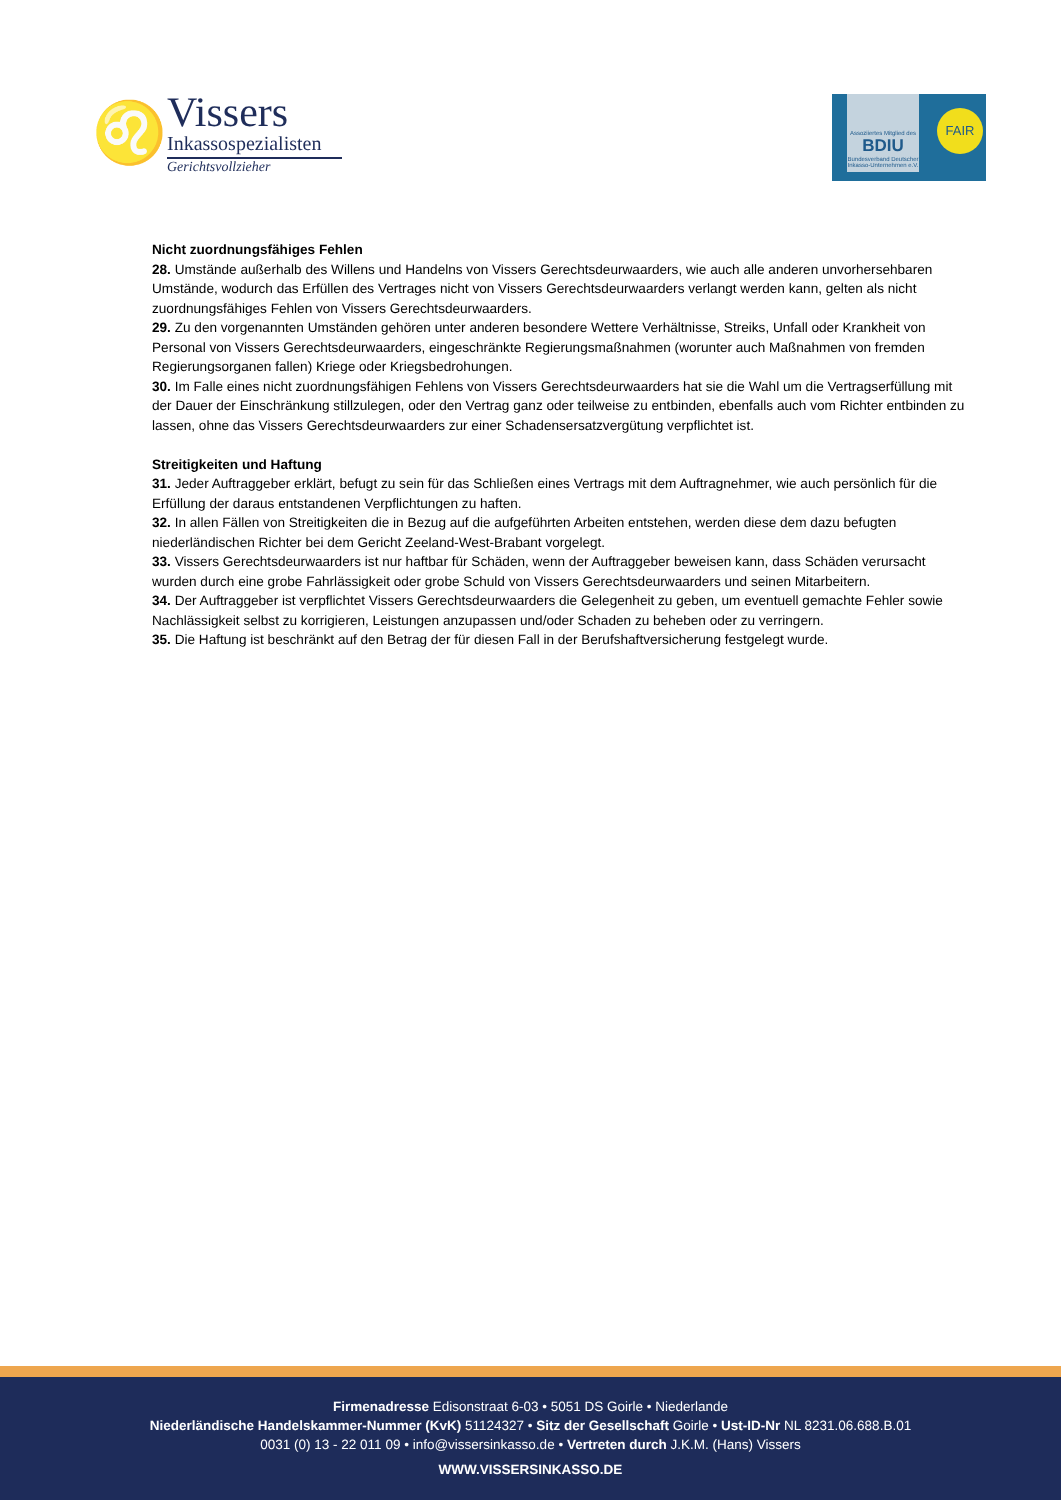♌
Vissers
Inkassospezialisten
Gerichtsvollzieher
Assoziiertes Mitglied des
BDIU
Bundesverband Deutscher Inkasso-Unternehmen e.V.
FAIR
Nicht zuordnungsfähiges Fehlen
28. Umstände außerhalb des Willens und Handelns von Vissers Gerechtsdeurwaarders, wie auch alle anderen unvorhersehbaren Umstände, wodurch das Erfüllen des Vertrages nicht von Vissers Gerechtsdeurwaarders verlangt werden kann, gelten als nicht zuordnungsfähiges Fehlen von Vissers Gerechtsdeurwaarders.
29. Zu den vorgenannten Umständen gehören unter anderen besondere Wettere Verhältnisse, Streiks, Unfall oder Krankheit von Personal von Vissers Gerechtsdeurwaarders, eingeschränkte Regierungsmaßnahmen (worunter auch Maßnahmen von fremden Regierungsorganen fallen) Kriege oder Kriegsbedrohungen.
30. Im Falle eines nicht zuordnungsfähigen Fehlens von Vissers Gerechtsdeurwaarders hat sie die Wahl um die Vertragserfüllung mit der Dauer der Einschränkung stillzulegen, oder den Vertrag ganz oder teilweise zu entbinden, ebenfalls auch vom Richter entbinden zu lassen, ohne das Vissers Gerechtsdeurwaarders zur einer Schadensersatzvergütung verpflichtet ist.
Streitigkeiten und Haftung
31. Jeder Auftraggeber erklärt, befugt zu sein für das Schließen eines Vertrags mit dem Auftragnehmer, wie auch persönlich für die Erfüllung der daraus entstandenen Verpflichtungen zu haften.
32. In allen Fällen von Streitigkeiten die in Bezug auf die aufgeführten Arbeiten entstehen, werden diese dem dazu befugten niederländischen Richter bei dem Gericht Zeeland-West-Brabant vorgelegt.
33. Vissers Gerechtsdeurwaarders ist nur haftbar für Schäden, wenn der Auftraggeber beweisen kann, dass Schäden verursacht wurden durch eine grobe Fahrlässigkeit oder grobe Schuld von Vissers Gerechtsdeurwaarders und seinen Mitarbeitern.
34. Der Auftraggeber ist verpflichtet Vissers Gerechtsdeurwaarders die Gelegenheit zu geben, um eventuell gemachte Fehler sowie Nachlässigkeit selbst zu korrigieren, Leistungen anzupassen und/oder Schaden zu beheben oder zu verringern.
35. Die Haftung ist beschränkt auf den Betrag der für diesen Fall in der Berufshaftversicherung festgelegt wurde.
Firmenadresse Edisonstraat 6-03 • 5051 DS Goirle • Niederlande
Niederländische Handelskammer-Nummer (KvK) 51124327 • Sitz der Gesellschaft Goirle • Ust-ID-Nr NL 8231.06.688.B.01
0031 (0) 13 - 22 011 09 • info@vissersinkasso.de • Vertreten durch J.K.M. (Hans) Vissers
WWW.VISSERSINKASSO.DE